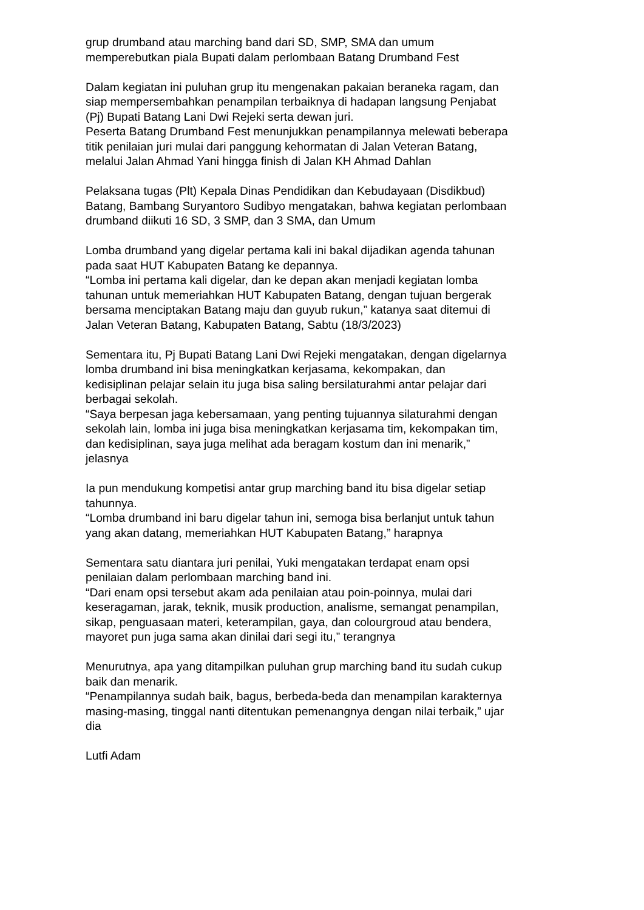grup drumband atau marching band dari SD, SMP, SMA dan umum
memperebutkan piala Bupati dalam perlombaan Batang Drumband Fest
Dalam kegiatan ini puluhan grup itu mengenakan pakaian beraneka ragam, dan
siap mempersembahkan penampilan terbaiknya di hadapan langsung Penjabat
(Pj) Bupati Batang Lani Dwi Rejeki serta dewan juri.
Peserta Batang Drumband Fest menunjukkan penampilannya melewati beberapa
titik penilaian juri mulai dari panggung kehormatan di Jalan Veteran Batang,
melalui Jalan Ahmad Yani hingga finish di Jalan KH Ahmad Dahlan
Pelaksana tugas (Plt) Kepala Dinas Pendidikan dan Kebudayaan (Disdikbud)
Batang, Bambang Suryantoro Sudibyo mengatakan, bahwa kegiatan perlombaan
drumband diikuti 16 SD, 3 SMP, dan 3 SMA, dan Umum
Lomba drumband yang digelar pertama kali ini bakal dijadikan agenda tahunan
pada saat HUT Kabupaten Batang ke depannya.
“Lomba ini pertama kali digelar, dan ke depan akan menjadi kegiatan lomba
tahunan untuk memeriahkan HUT Kabupaten Batang, dengan tujuan bergerak
bersama menciptakan Batang maju dan guyub rukun,” katanya saat ditemui di
Jalan Veteran Batang, Kabupaten Batang, Sabtu (18/3/2023)
Sementara itu, Pj Bupati Batang Lani Dwi Rejeki mengatakan, dengan digelarnya
lomba drumband ini bisa meningkatkan kerjasama, kekompakan, dan
kedisiplinan pelajar selain itu juga bisa saling bersilaturahmi antar pelajar dari
berbagai sekolah.
“Saya berpesan jaga kebersamaan, yang penting tujuannya silaturahmi dengan
sekolah lain, lomba ini juga bisa meningkatkan kerjasama tim, kekompakan tim,
dan kedisiplinan, saya juga melihat ada beragam kostum dan ini menarik,”
jelasnya
Ia pun mendukung kompetisi antar grup marching band itu bisa digelar setiap
tahunnya.
“Lomba drumband ini baru digelar tahun ini, semoga bisa berlanjut untuk tahun
yang akan datang, memeriahkan HUT Kabupaten Batang,” harapnya
Sementara satu diantara juri penilai, Yuki mengatakan terdapat enam opsi
penilaian dalam perlombaan marching band ini.
“Dari enam opsi tersebut akam ada penilaian atau poin-poinnya, mulai dari
keseragaman, jarak, teknik, musik production, analisme, semangat penampilan,
sikap, penguasaan materi, keterampilan, gaya, dan colourgroud atau bendera,
mayoret pun juga sama akan dinilai dari segi itu,” terangnya
Menurutnya, apa yang ditampilkan puluhan grup marching band itu sudah cukup
baik dan menarik.
“Penampilannya sudah baik, bagus, berbeda-beda dan menampilan karakternya
masing-masing, tinggal nanti ditentukan pemenangnya dengan nilai terbaik,” ujar
dia
Lutfi Adam